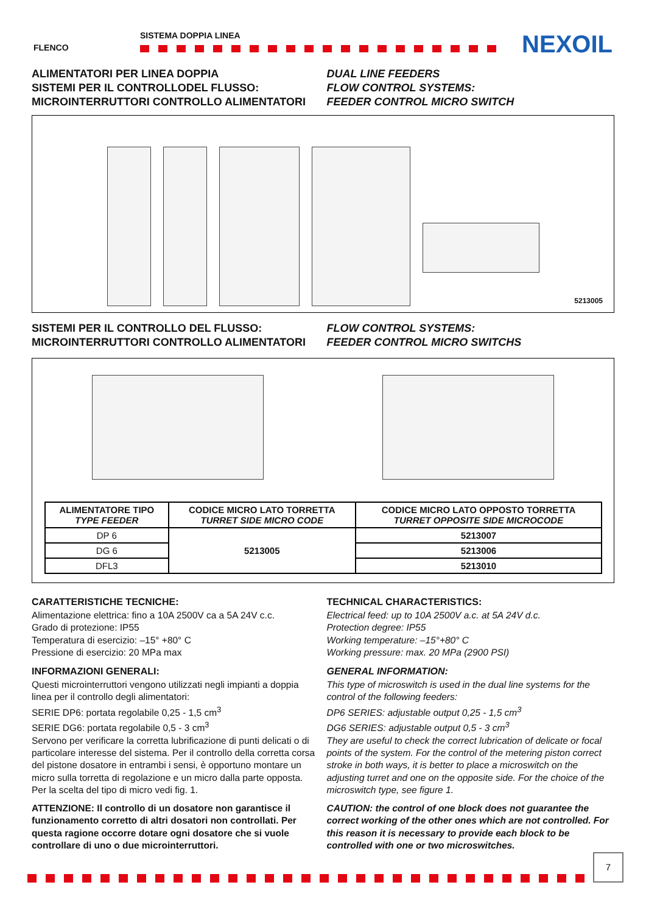FLENCO
SISTEMA DOPPIA LINEA
NEXOIL
ALIMENTATORI PER LINEA DOPPIA
SISTEMI PER IL CONTROLLODEL FLUSSO:
MICROINTERRUTTORI CONTROLLO ALIMENTATORI
DUAL LINE FEEDERS
FLOW CONTROL SYSTEMS:
FEEDER CONTROL MICRO SWITCH
5213005
SISTEMI PER IL CONTROLLO DEL FLUSSO:
MICROINTERRUTTORI CONTROLLO ALIMENTATORI
FLOW CONTROL SYSTEMS:
FEEDER CONTROL MICRO SWITCHS
| ALIMENTATORE TIPO TYPE FEEDER | CODICE MICRO LATO TORRETTA TURRET SIDE MICRO CODE | CODICE MICRO LATO OPPOSTO TORRETTA TURRET OPPOSITE SIDE MICROCODE |
| --- | --- | --- |
| DP 6 | 5213005 | 5213007 |
| DG 6 | | 5213006 |
| DFL3 | | 5213010 |
CARATTERISTICHE TECNICHE:
Alimentazione elettrica: fino a 10A 2500V ca a 5A 24V c.c.
Grado di protezione: IP55
Temperatura di esercizio: –15° +80° C
Pressione di esercizio: 20 MPa max
INFORMAZIONI GENERALI:
Questi microinterruttori vengono utilizzati negli impianti a doppia linea per il controllo degli alimentatori:
SERIE DP6: portata regolabile 0,25 - 1,5 cm<sup>3</sup>
SERIE DG6: portata regolabile 0,5 - 3 cm<sup>3</sup>
Servono per verificare la corretta lubrificazione di punti delicati o di particolare interesse del sistema. Per il controllo della corretta corsa del pistone dosatore in entrambi i sensi, è opportuno montare un micro sulla torretta di regolazione e un micro dalla parte opposta. Per la scelta del tipo di micro vedi fig. 1.
ATTENZIONE: Il controllo di un dosatore non garantisce il funzionamento corretto di altri dosatori non controllati. Per questa ragione occorre dotare ogni dosatore che si vuole controllare di uno o due microinterruttori.
TECHNICAL CHARACTERISTICS:
Electrical feed: up to 10A 2500V a.c. at 5A 24V d.c.
Protection degree: IP55
Working temperature: –15°+80° C
Working pressure: max. 20 MPa (2900 PSI)
GENERAL INFORMATION:
This type of microswitch is used in the dual line systems for the control of the following feeders:
DP6 SERIES: adjustable output 0,25 - 1,5 cm<sup>3</sup>
DG6 SERIES: adjustable output 0,5 - 3 cm<sup>3</sup>
They are useful to check the correct lubrication of delicate or focal points of the system. For the control of the metering piston correct stroke in both ways, it is better to place a microswitch on the adjusting turret and one on the opposite side. For the choice of the microswitch type, see figure 1.
CAUTION: the control of one block does not guarantee the correct working of the other ones which are not controlled. For this reason it is necessary to provide each block to be controlled with one or two microswitches.
7